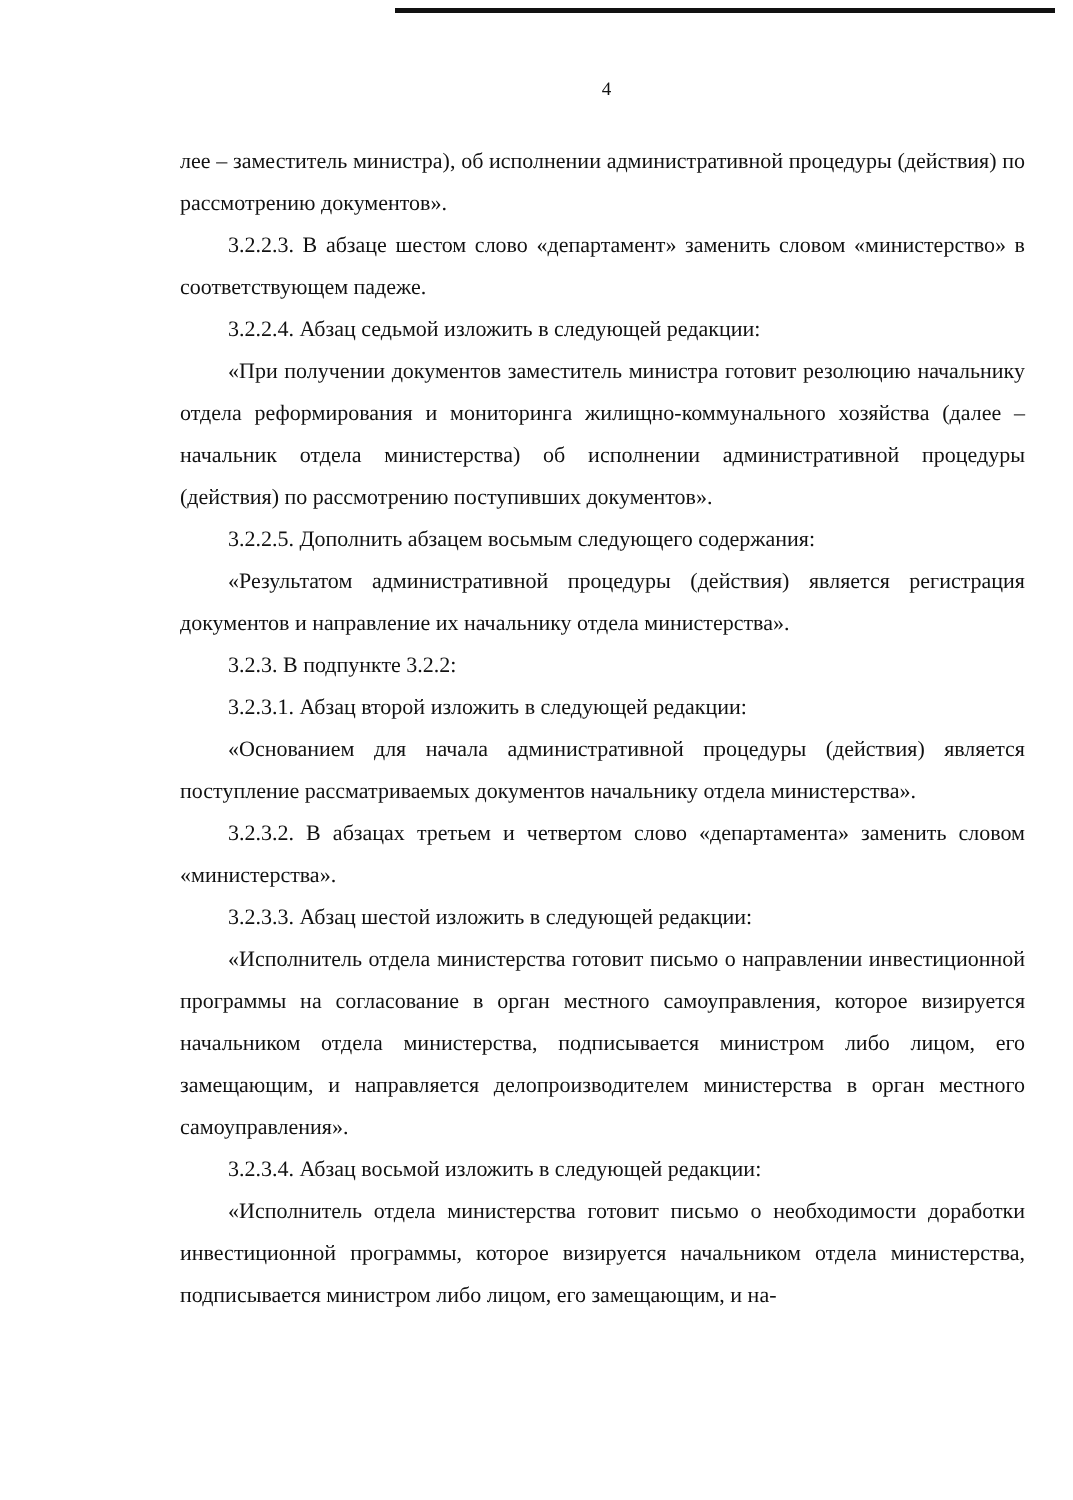4
лее – заместитель министра), об исполнении административной процедуры (действия) по рассмотрению документов».
3.2.2.3. В абзаце шестом слово «департамент» заменить словом «министерство» в соответствующем падеже.
3.2.2.4. Абзац седьмой изложить в следующей редакции:
«При получении документов заместитель министра готовит резолюцию начальнику отдела реформирования и мониторинга жилищно-коммунального хозяйства (далее – начальник отдела министерства) об исполнении административной процедуры (действия) по рассмотрению поступивших документов».
3.2.2.5. Дополнить абзацем восьмым следующего содержания:
«Результатом административной процедуры (действия) является регистрация документов и направление их начальнику отдела министерства».
3.2.3. В подпункте 3.2.2:
3.2.3.1. Абзац второй изложить в следующей редакции:
«Основанием для начала административной процедуры (действия) является поступление рассматриваемых документов начальнику отдела министерства».
3.2.3.2. В абзацах третьем и четвертом слово «департамента» заменить словом «министерства».
3.2.3.3. Абзац шестой изложить в следующей редакции:
«Исполнитель отдела министерства готовит письмо о направлении инвестиционной программы на согласование в орган местного самоуправления, которое визируется начальником отдела министерства, подписывается министром либо лицом, его замещающим, и направляется делопроизводителем министерства в орган местного самоуправления».
3.2.3.4. Абзац восьмой изложить в следующей редакции:
«Исполнитель отдела министерства готовит письмо о необходимости доработки инвестиционной программы, которое визируется начальником отдела министерства, подписывается министром либо лицом, его замещающим, и на-